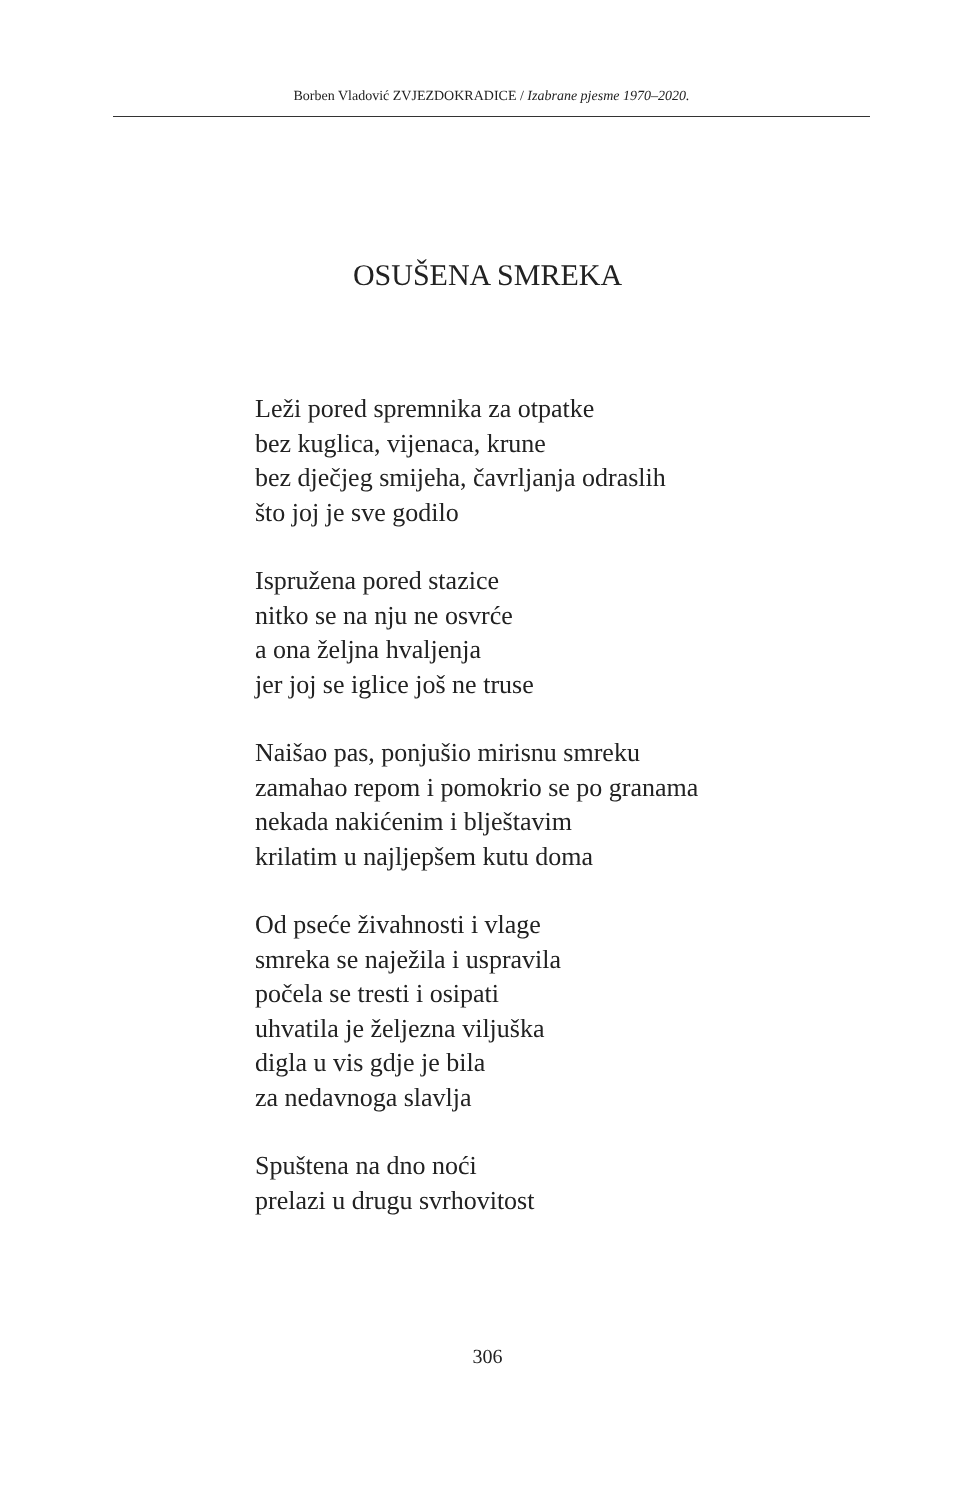Borben Vladović ZVJEZDOKRADICE / Izabrane pjesme 1970–2020.
OSUŠENA SMREKA
Leži pored spremnika za otpatke
bez kuglica, vijenaca, krune
bez dječjeg smijeha, čavrljanja odraslih
što joj je sve godilo
Ispružena pored stazice
nitko se na nju ne osvrće
a ona željna hvaljenja
jer joj se iglice još ne truse
Naišao pas, ponjušio mirisnu smreku
zamahao repom i pomokrio se po granama
nekada nakićenim i blještavim
krilatim u najljepšem kutu doma
Od pseće živahnosti i vlage
smreka se naježila i uspravila
počela se tresti i osipati
uhvatila je željezna viljuška
digla u vis gdje je bila
za nedavnoga slavlja
Spuštena na dno noći
prelazi u drugu svrhovitost
306